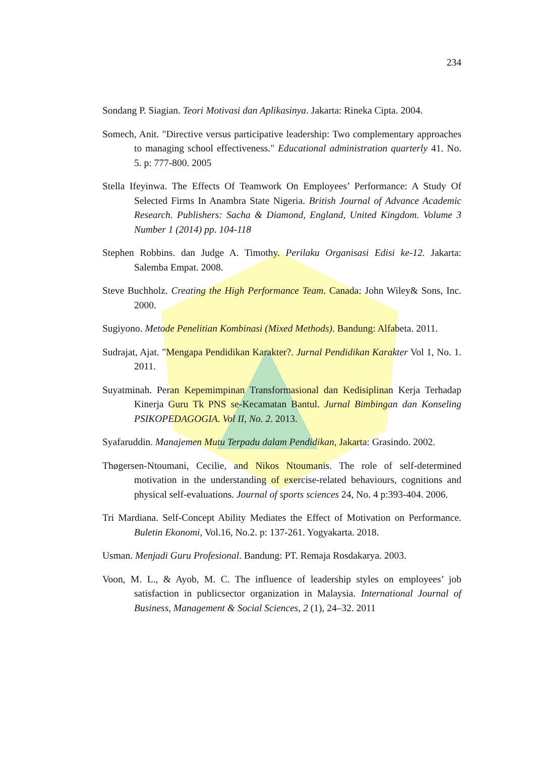234
Sondang P. Siagian. Teori Motivasi dan Aplikasinya. Jakarta: Rineka Cipta. 2004.
Somech, Anit. "Directive versus participative leadership: Two complementary approaches to managing school effectiveness." Educational administration quarterly 41. No. 5. p: 777-800. 2005
Stella Ifeyinwa. The Effects Of Teamwork On Employees’ Performance: A Study Of Selected Firms In Anambra State Nigeria. British Journal of Advance Academic Research. Publishers: Sacha & Diamond, England, United Kingdom. Volume 3 Number 1 (2014) pp. 104-118
Stephen Robbins. dan Judge A. Timothy. Perilaku Organisasi Edisi ke-12. Jakarta: Salemba Empat. 2008.
Steve Buchholz. Creating the High Performance Team. Canada: John Wiley& Sons, Inc. 2000.
Sugiyono. Metode Penelitian Kombinasi (Mixed Methods). Bandung: Alfabeta. 2011.
Sudrajat, Ajat. "Mengapa Pendidikan Karakter?. Jurnal Pendidikan Karakter Vol 1, No. 1. 2011.
Suyatminah. Peran Kepemimpinan Transformasional dan Kedisiplinan Kerja Terhadap Kinerja Guru Tk PNS se-Kecamatan Bantul. Jurnal Bimbingan dan Konseling PSIKOPEDAGOGIA. Vol II, No. 2. 2013.
Syafaruddin. Manajemen Mutu Terpadu dalam Pendidikan, Jakarta: Grasindo. 2002.
Thøgersen-Ntoumani, Cecilie, and Nikos Ntoumanis. The role of self-determined motivation in the understanding of exercise-related behaviours, cognitions and physical self-evaluations. Journal of sports sciences 24, No. 4 p:393-404. 2006.
Tri Mardiana. Self-Concept Ability Mediates the Effect of Motivation on Performance. Buletin Ekonomi, Vol.16, No.2. p: 137-261. Yogyakarta. 2018.
Usman. Menjadi Guru Profesional. Bandung: PT. Remaja Rosdakarya. 2003.
Voon, M. L., & Ayob, M. C. The influence of leadership styles on employees’ job satisfaction in publicsector organization in Malaysia. International Journal of Business, Management & Social Sciences, 2 (1), 24–32. 2011